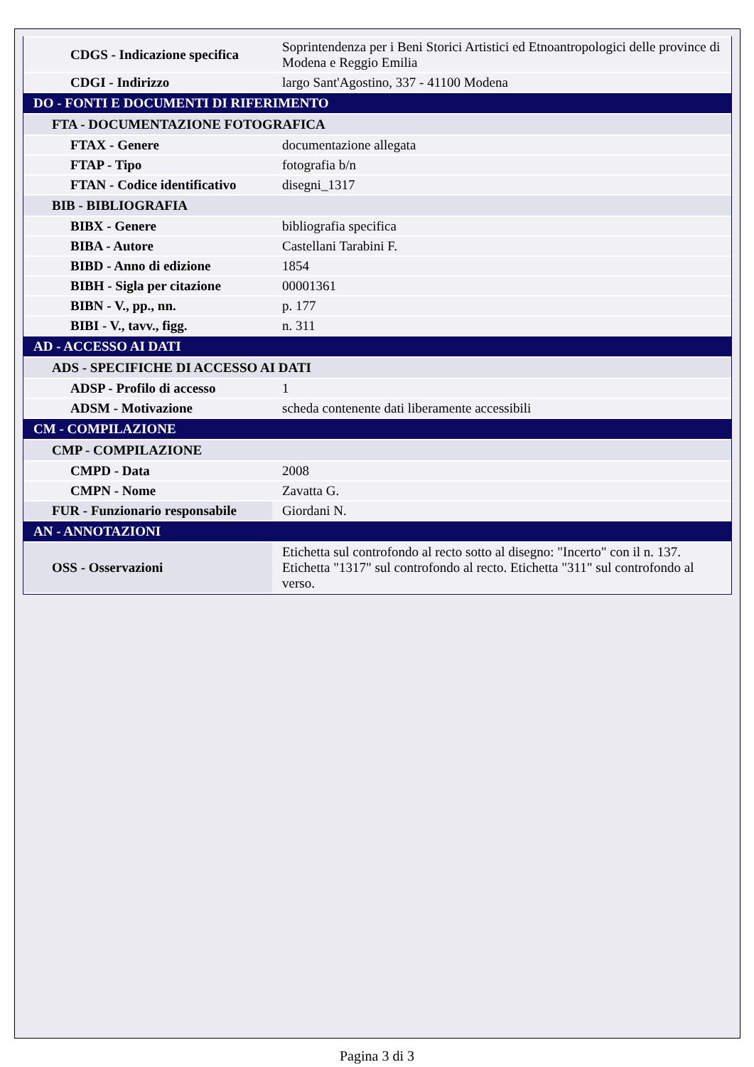| CDGS - Indicazione specifica | Soprintendenza per i Beni Storici Artistici ed Etnoantropologici delle province di Modena e Reggio Emilia |
| CDGI - Indirizzo | largo Sant'Agostino, 337 - 41100 Modena |
| DO - FONTI E DOCUMENTI DI RIFERIMENTO | |
| FTA - DOCUMENTAZIONE FOTOGRAFICA | |
| FTAX - Genere | documentazione allegata |
| FTAP - Tipo | fotografia b/n |
| FTAN - Codice identificativo | disegni_1317 |
| BIB - BIBLIOGRAFIA | |
| BIBX - Genere | bibliografia specifica |
| BIBA - Autore | Castellani Tarabini F. |
| BIBD - Anno di edizione | 1854 |
| BIBH - Sigla per citazione | 00001361 |
| BIBN - V., pp., nn. | p. 177 |
| BIBI - V., tavv., figg. | n. 311 |
| AD - ACCESSO AI DATI | |
| ADS - SPECIFICHE DI ACCESSO AI DATI | |
| ADSP - Profilo di accesso | 1 |
| ADSM - Motivazione | scheda contenente dati liberamente accessibili |
| CM - COMPILAZIONE | |
| CMP - COMPILAZIONE | |
| CMPD - Data | 2008 |
| CMPN - Nome | Zavatta G. |
| FUR - Funzionario responsabile | Giordani N. |
| AN - ANNOTAZIONI | |
| OSS - Osservazioni | Etichetta sul controfondo al recto sotto al disegno: "Incerto" con il n. 137. Etichetta "1317" sul controfondo al recto. Etichetta "311" sul controfondo al verso. |
Pagina 3 di 3